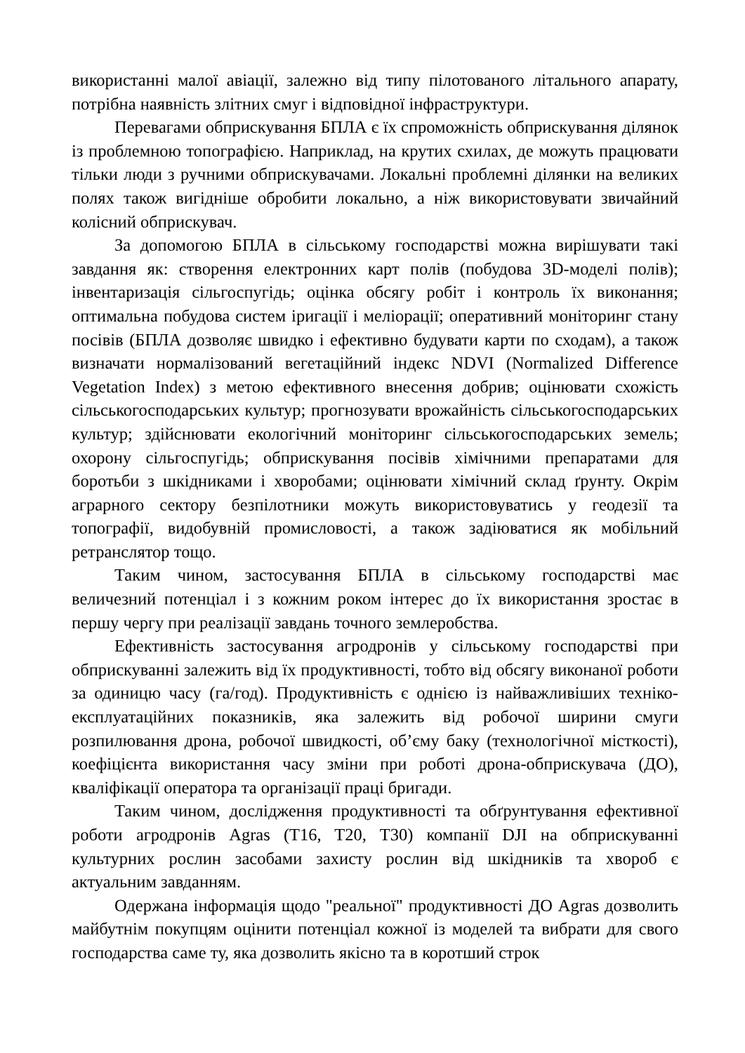використанні малої авіації, залежно від типу пілотованого літального апарату, потрібна наявність злітних смуг і відповідної інфраструктури.
Перевагами обприскування БПЛА є їх спроможність обприскування ділянок із проблемною топографією. Наприклад, на крутих схилах, де можуть працювати тільки люди з ручними обприскувачами. Локальні проблемні ділянки на великих полях також вигідніше обробити локально, а ніж використовувати звичайний колісний обприскувач.
За допомогою БПЛА в сільському господарстві можна вирішувати такі завдання як: створення електронних карт полів (побудова 3D-моделі полів); інвентаризація сільгоспугідь; оцінка обсягу робіт і контроль їх виконання; оптимальна побудова систем іригації і меліорації; оперативний моніторинг стану посівів (БПЛА дозволяє швидко і ефективно будувати карти по сходам), а також визначати нормалізований вегетаційний індекс NDVI (Normalized Difference Vegetation Index) з метою ефективного внесення добрив; оцінювати схожість сільськогосподарських культур; прогнозувати врожайність сільськогосподарських культур; здійснювати екологічний моніторинг сільськогосподарських земель; охорону сільгоспугідь; обприскування посівів хімічними препаратами для боротьби з шкідниками і хворобами; оцінювати хімічний склад ґрунту. Окрім аграрного сектору безпілотники можуть використовуватись у геодезії та топографії, видобувній промисловості, а також задіюватися як мобільний ретранслятор тощо.
Таким чином, застосування БПЛА в сільському господарстві має величезний потенціал і з кожним роком інтерес до їх використання зростає в першу чергу при реалізації завдань точного землеробства.
Ефективність застосування агродронів у сільському господарстві при обприскуванні залежить від їх продуктивності, тобто від обсягу виконаної роботи за одиницю часу (га/год). Продуктивність є однією із найважливіших техніко-експлуатаційних показників, яка залежить від робочої ширини смуги розпилювання дрона, робочої швидкості, об’єму баку (технологічної місткості), коефіцієнта використання часу зміни при роботі дрона-обприскувача (ДО), кваліфікації оператора та організації праці бригади.
Таким чином, дослідження продуктивності та обґрунтування ефективної роботи агродронів Agras (T16, T20, T30) компанії DJI на обприскуванні культурних рослин засобами захисту рослин від шкідників та хвороб є актуальним завданням.
Одержана інформація щодо "реальної" продуктивності ДО Agras дозволить майбутнім покупцям оцінити потенціал кожної із моделей та вибрати для свого господарства саме ту, яка дозволить якісно та в коротший строк